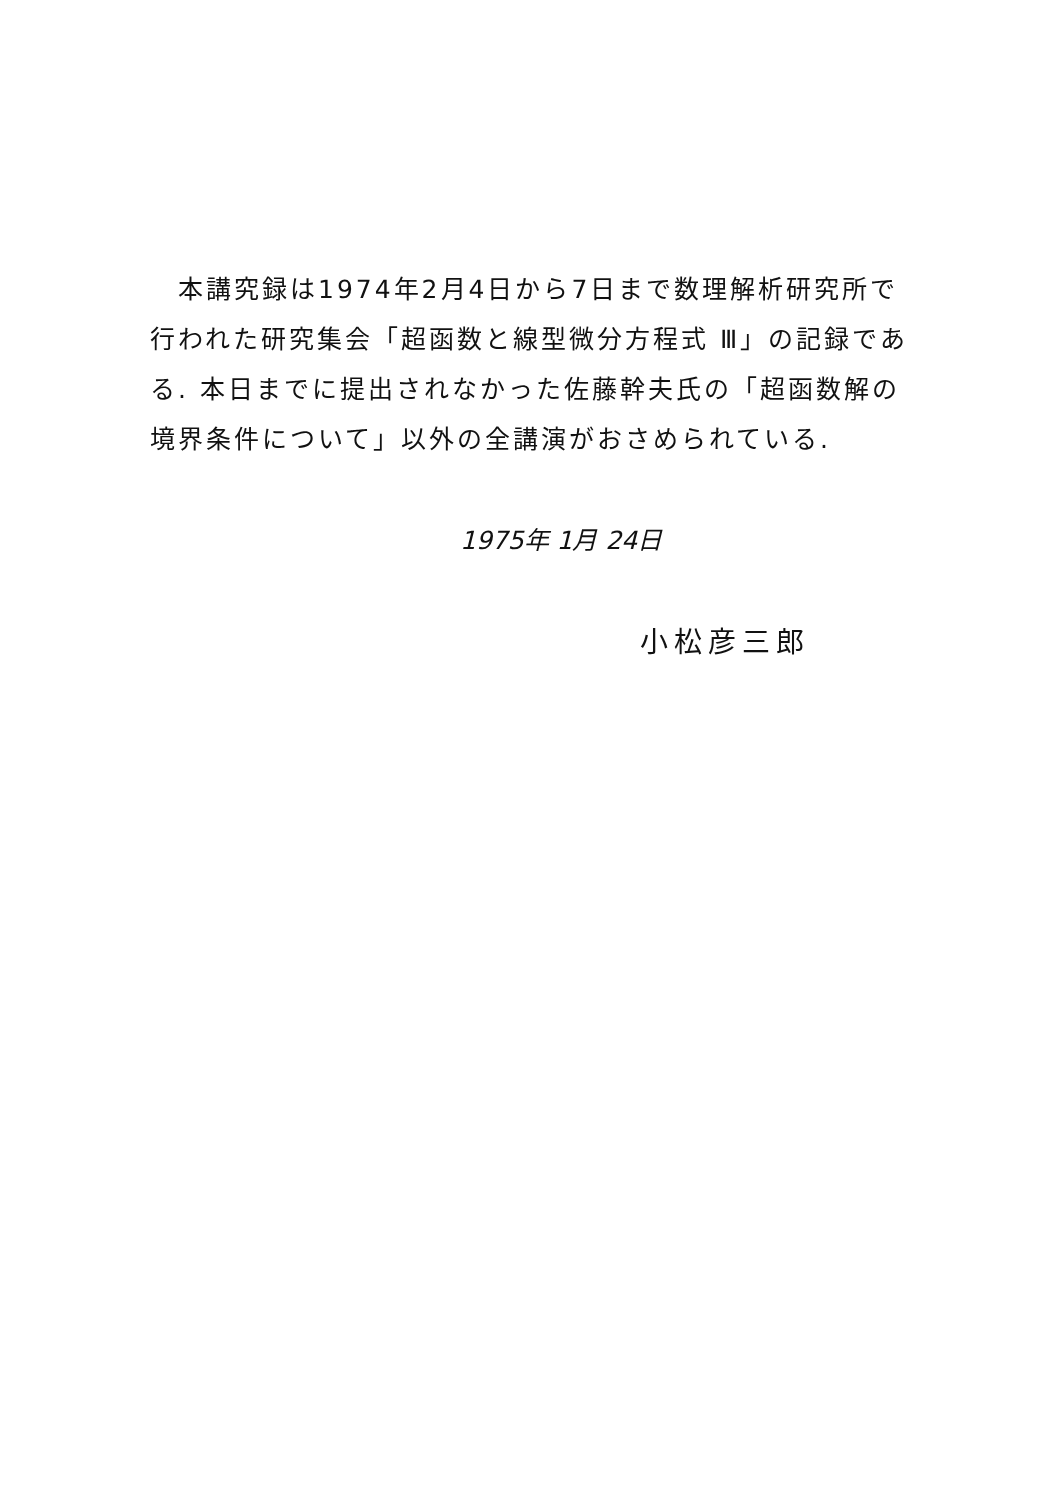本講究録は1974年2月4日から7日まで数理解析研究所で行われた研究集会「超函数と線型微分方程式 Ⅲ」の記録である. 本日までに提出されなかった佐藤幹夫氏の「超函数解の境界条件について」以外の全講演がおさめられている.
1975年 1月 24日
小松彦三郎